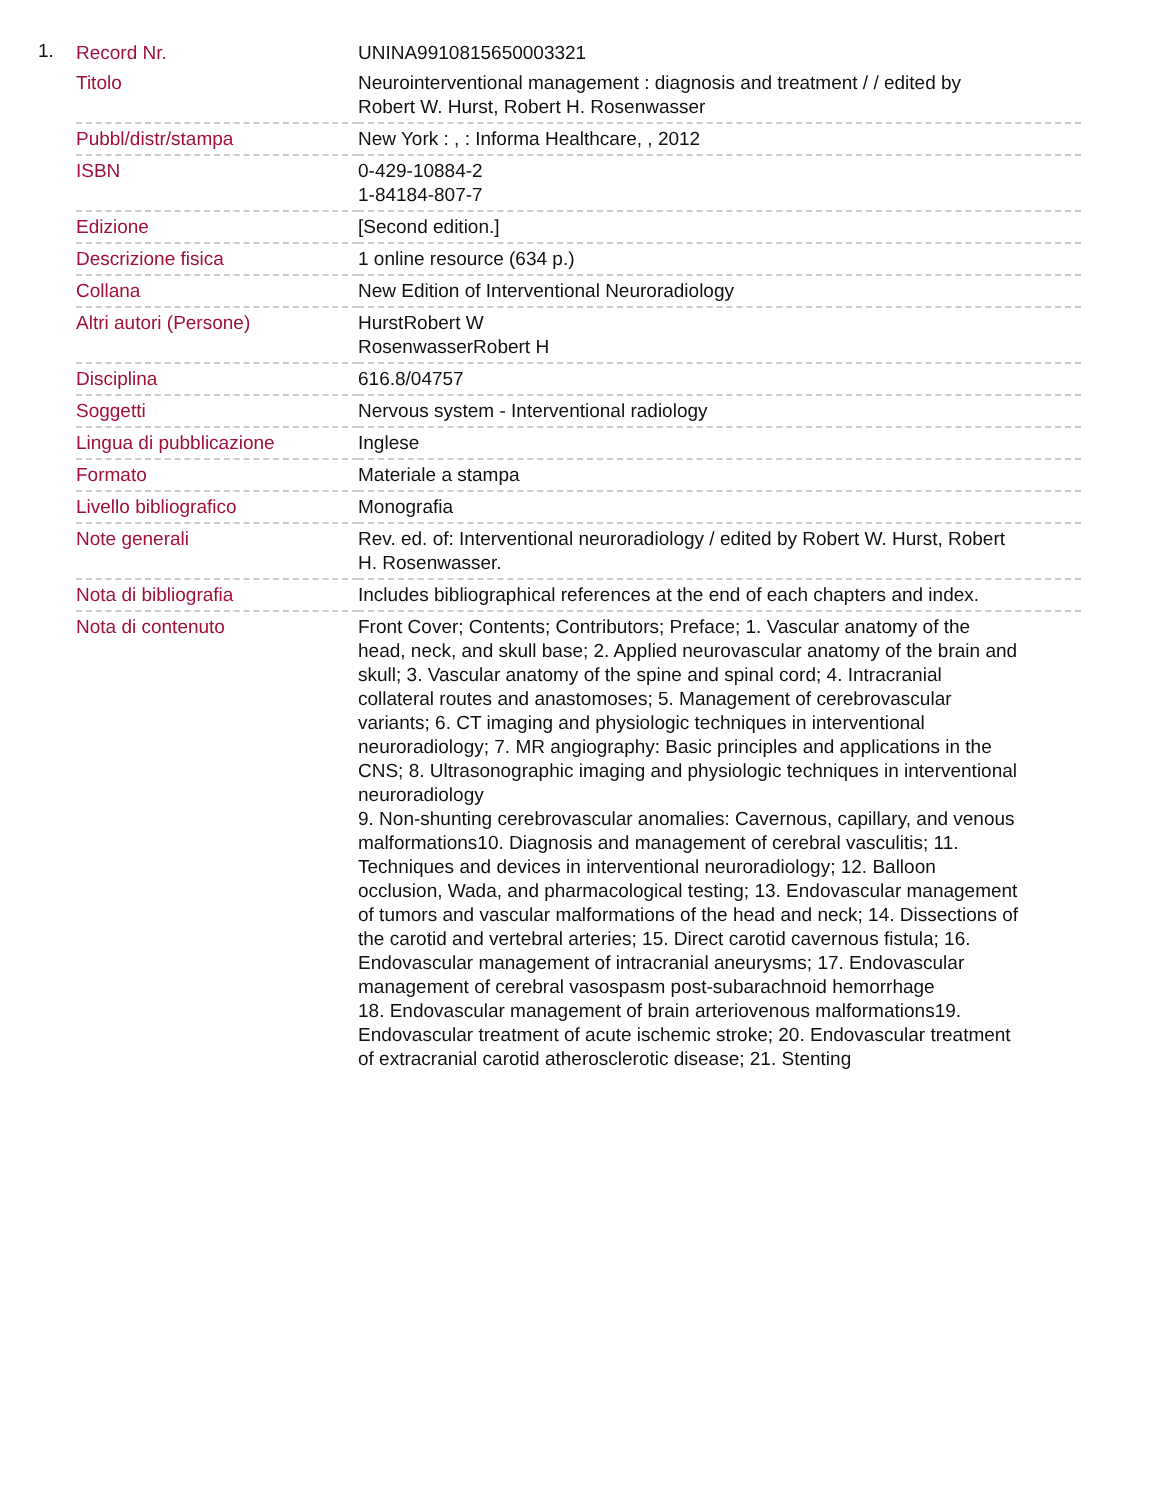1.
| Record Nr. | UNINA9910815650003321 |
| Titolo | Neurointerventional management : diagnosis and treatment / / edited by Robert W. Hurst, Robert H. Rosenwasser |
| Pubbl/distr/stampa | New York : , : Informa Healthcare, , 2012 |
| ISBN | 0-429-10884-2 1-84184-807-7 |
| Edizione | [Second edition.] |
| Descrizione fisica | 1 online resource (634 p.) |
| Collana | New Edition of Interventional Neuroradiology |
| Altri autori (Persone) | HurstRobert W RosenwasserRobert H |
| Disciplina | 616.8/04757 |
| Soggetti | Nervous system - Interventional radiology |
| Lingua di pubblicazione | Inglese |
| Formato | Materiale a stampa |
| Livello bibliografico | Monografia |
| Note generali | Rev. ed. of: Interventional neuroradiology / edited by Robert W. Hurst, Robert H. Rosenwasser. |
| Nota di bibliografia | Includes bibliographical references at the end of each chapters and index. |
| Nota di contenuto | Front Cover; Contents; Contributors; Preface; 1. Vascular anatomy of the head, neck, and skull base; 2. Applied neurovascular anatomy of the brain and skull; 3. Vascular anatomy of the spine and spinal cord; 4. Intracranial collateral routes and anastomoses; 5. Management of cerebrovascular variants; 6. CT imaging and physiologic techniques in interventional neuroradiology; 7. MR angiography: Basic principles and applications in the CNS; 8. Ultrasonographic imaging and physiologic techniques in interventional neuroradiology 9. Non-shunting cerebrovascular anomalies: Cavernous, capillary, and venous malformations10. Diagnosis and management of cerebral vasculitis; 11. Techniques and devices in interventional neuroradiology; 12. Balloon occlusion, Wada, and pharmacological testing; 13. Endovascular management of tumors and vascular malformations of the head and neck; 14. Dissections of the carotid and vertebral arteries; 15. Direct carotid cavernous fistula; 16. Endovascular management of intracranial aneurysms; 17. Endovascular management of cerebral vasospasm post-subarachnoid hemorrhage 18. Endovascular management of brain arteriovenous malformations19. Endovascular treatment of acute ischemic stroke; 20. Endovascular treatment of extracranial carotid atherosclerotic disease; 21. Stenting |